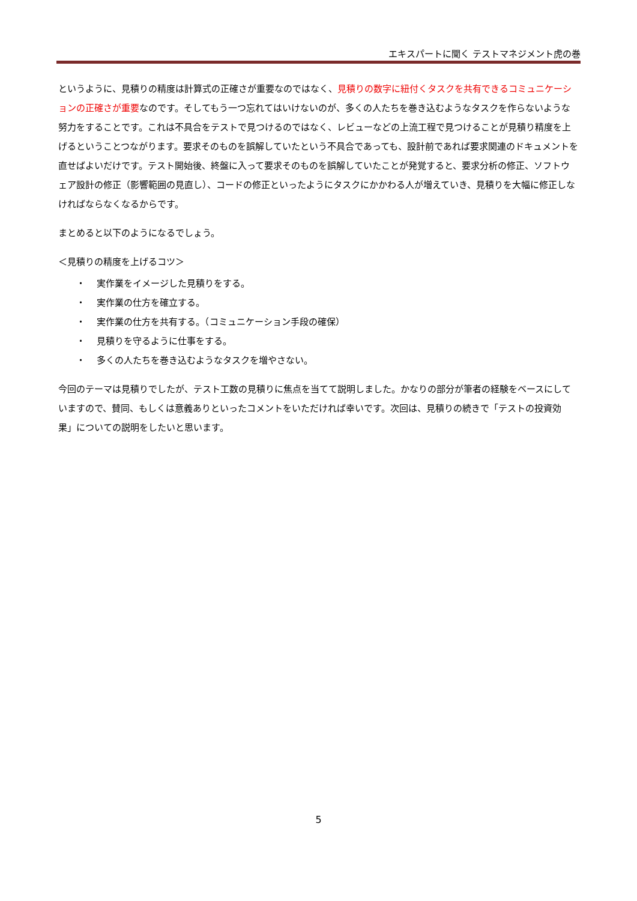エキスパートに聞く テストマネジメント虎の巻
というように、見積りの精度は計算式の正確さが重要なのではなく、見積りの数字に紐付くタスクを共有できるコミュニケーションの正確さが重要なのです。そしてもう一つ忘れてはいけないのが、多くの人たちを巻き込むようなタスクを作らないような努力をすることです。これは不具合をテストで見つけるのではなく、レビューなどの上流工程で見つけることが見積り精度を上げるということつながります。要求そのものを誤解していたという不具合であっても、設計前であれば要求関連のドキュメントを直せばよいだけです。テスト開始後、終盤に入って要求そのものを誤解していたことが発覚すると、要求分析の修正、ソフトウェア設計の修正（影響範囲の見直し）、コードの修正といったようにタスクにかかわる人が増えていき、見積りを大幅に修正しなければならなくなるからです。
まとめると以下のようになるでしょう。
＜見積りの精度を上げるコツ＞
・ 実作業をイメージした見積りをする。
・ 実作業の仕方を確立する。
・ 実作業の仕方を共有する。（コミュニケーション手段の確保）
・ 見積りを守るように仕事をする。
・ 多くの人たちを巻き込むようなタスクを増やさない。
今回のテーマは見積りでしたが、テスト工数の見積りに焦点を当てて説明しました。かなりの部分が筆者の経験をベースにしていますので、賛同、もしくは意義ありといったコメントをいただければ幸いです。次回は、見積りの続きで「テストの投資効果」についての説明をしたいと思います。
5